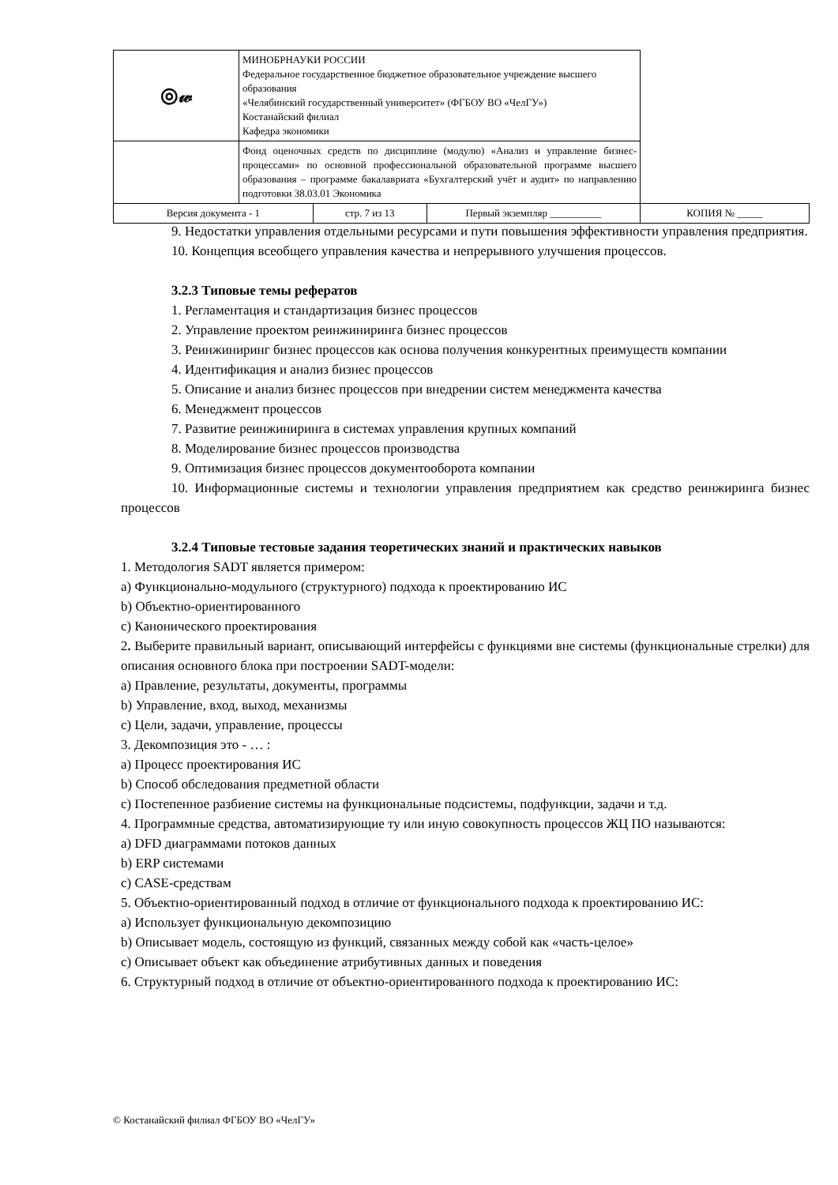| ◎𝓌 | МИНОБРНАУКИ РОССИИ Федеральное государственное бюджетное образовательное учреждение высшего образования «Челябинский государственный университет» (ФГБОУ ВО «ЧелГУ») Костанайский филиал Кафедра экономики | | | |
| | Фонд оценочных средств по дисциплине (модулю) «Анализ и управление бизнес-процессами» по основной профессиональной образовательной программе высшего образования – программе бакалавриата «Бухгалтерский учёт и аудит» по направлению подготовки 38.03.01 Экономика | | | |
| Версия документа - 1 | | стр. 7 из 13 | Первый экземпляр __________ | КОПИЯ № _____ |
9. Недостатки управления отдельными ресурсами и пути повышения эффективности управления предприятия.
10. Концепция всеобщего управления качества и непрерывного улучшения процессов.
3.2.3 Типовые темы рефератов
1. Регламентация и стандартизация бизнес процессов
2. Управление проектом реинжиниринга бизнес процессов
3. Реинжиниринг бизнес процессов как основа получения конкурентных преимуществ компании
4. Идентификация и анализ бизнес процессов
5. Описание и анализ бизнес процессов при внедрении систем менеджмента качества
6. Менеджмент процессов
7. Развитие реинжиниринга в системах управления крупных компаний
8. Моделирование бизнес процессов производства
9. Оптимизация бизнес процессов документооборота компании
10. Информационные системы и технологии управления предприятием как средство реинжиринга бизнес процессов
3.2.4 Типовые тестовые задания теоретических знаний и практических навыков
1. Методология SADT является примером:
a) Функционально-модульного (структурного) подхода к проектированию ИС
b) Объектно-ориентированного
c) Канонического проектирования
2. Выберите правильный вариант, описывающий интерфейсы с функциями вне системы (функциональные стрелки) для описания основного блока при построении SADT-модели:
a) Правление, результаты, документы, программы
b) Управление, вход, выход, механизмы
c) Цели, задачи, управление, процессы
3. Декомпозиция это - … :
a) Процесс проектирования ИС
b) Способ обследования предметной области
c) Постепенное разбиение системы на функциональные подсистемы, подфункции, задачи и т.д.
4. Программные средства, автоматизирующие ту или иную совокупность процессов ЖЦ ПО называются:
a) DFD диаграммами потоков данных
b) ERP системами
c) CASE-средствам
5. Объектно-ориентированный подход в отличие от функционального подхода к проектированию ИС:
a) Использует функциональную декомпозицию
b) Описывает модель, состоящую из функций, связанных между собой как «часть-целое»
c) Описывает объект как объединение атрибутивных данных и поведения
6. Структурный подход в отличие от объектно-ориентированного подхода к проектированию ИС:
© Костанайский филиал ФГБОУ ВО «ЧелГУ»